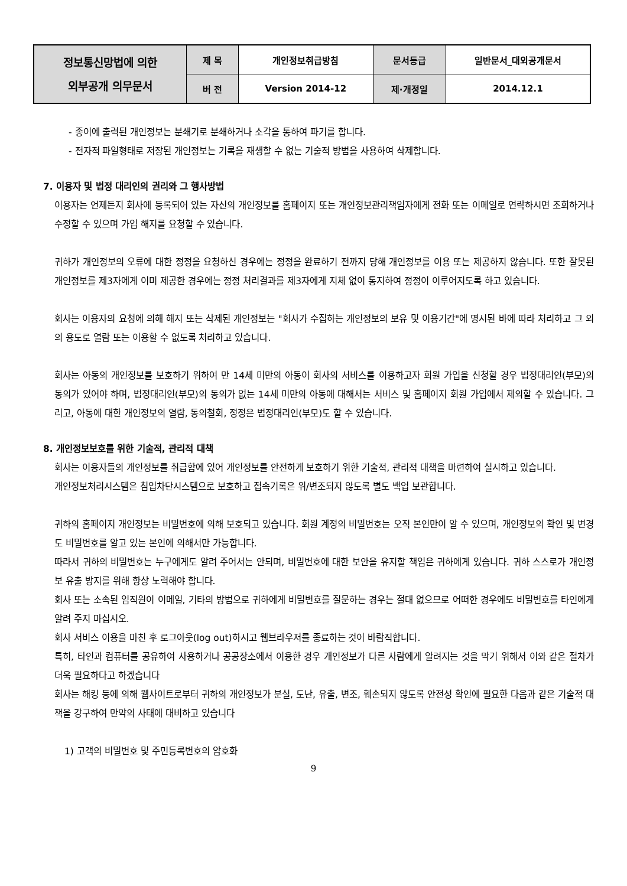| 정보통신망법에 의한 외부공개 의무문서 | 제 목 | 개인정보취급방침 | 문서등급 | 일반문서_대외공개문서 |
| | 버 전 | Version 2014-12 | 제·개정일 | 2014.12.1 |
- 종이에 출력된 개인정보는 분쇄기로 분쇄하거나 소각을 통하여 파기를 합니다.
- 전자적 파일형태로 저장된 개인정보는 기록을 재생할 수 없는 기술적 방법을 사용하여 삭제합니다.
7. 이용자 및 법정 대리인의 권리와 그 행사방법
이용자는 언제든지 회사에 등록되어 있는 자신의 개인정보를 홈페이지 또는 개인정보관리책임자에게 전화 또는 이메일로 연락하시면 조회하거나 수정할 수 있으며 가입 해지를 요청할 수 있습니다.
귀하가 개인정보의 오류에 대한 정정을 요청하신 경우에는 정정을 완료하기 전까지 당해 개인정보를 이용 또는 제공하지 않습니다. 또한 잘못된 개인정보를 제3자에게 이미 제공한 경우에는 정정 처리결과를 제3자에게 지체 없이 통지하여 정정이 이루어지도록 하고 있습니다.
회사는 이용자의 요청에 의해 해지 또는 삭제된 개인정보는 "회사가 수집하는 개인정보의 보유 및 이용기간"에 명시된 바에 따라 처리하고 그 외의 용도로 열람 또는 이용할 수 없도록 처리하고 있습니다.
회사는 아동의 개인정보를 보호하기 위하여 만 14세 미만의 아동이 회사의 서비스를 이용하고자 회원 가입을 신청할 경우 법정대리인(부모)의 동의가 있어야 하며, 법정대리인(부모)의 동의가 없는 14세 미만의 아동에 대해서는 서비스 및 홈페이지 회원 가입에서 제외할 수 있습니다. 그리고, 아동에 대한 개인정보의 열람, 동의철회, 정정은 법정대리인(부모)도 할 수 있습니다.
8. 개인정보보호를 위한 기술적, 관리적 대책
회사는 이용자들의 개인정보를 취급함에 있어 개인정보를 안전하게 보호하기 위한 기술적, 관리적 대책을 마련하여 실시하고 있습니다.
개인정보처리시스템은 침입차단시스템으로 보호하고 접속기록은 위/변조되지 않도록 별도 백업 보관합니다.
귀하의 홈페이지 개인정보는 비밀번호에 의해 보호되고 있습니다. 회원 계정의 비밀번호는 오직 본인만이 알 수 있으며, 개인정보의 확인 및 변경도 비밀번호를 알고 있는 본인에 의해서만 가능합니다.
따라서 귀하의 비밀번호는 누구에게도 알려 주어서는 안되며, 비밀번호에 대한 보안을 유지할 책임은 귀하에게 있습니다. 귀하 스스로가 개인정보 유출 방지를 위해 항상 노력해야 합니다.
회사 또는 소속된 임직원이 이메일, 기타의 방법으로 귀하에게 비밀번호를 질문하는 경우는 절대 없으므로 어떠한 경우에도 비밀번호를 타인에게 알려 주지 마십시오.
회사 서비스 이용을 마친 후 로그아웃(log out)하시고 웹브라우저를 종료하는 것이 바람직합니다.
특히, 타인과 컴퓨터를 공유하여 사용하거나 공공장소에서 이용한 경우 개인정보가 다른 사람에게 알려지는 것을 막기 위해서 이와 같은 절차가 더욱 필요하다고 하겠습니다
회사는 해킹 등에 의해 웹사이트로부터 귀하의 개인정보가 분실, 도난, 유출, 변조, 훼손되지 않도록 안전성 확인에 필요한 다음과 같은 기술적 대책을 강구하여 만약의 사태에 대비하고 있습니다
1) 고객의 비밀번호 및 주민등록번호의 암호화
9